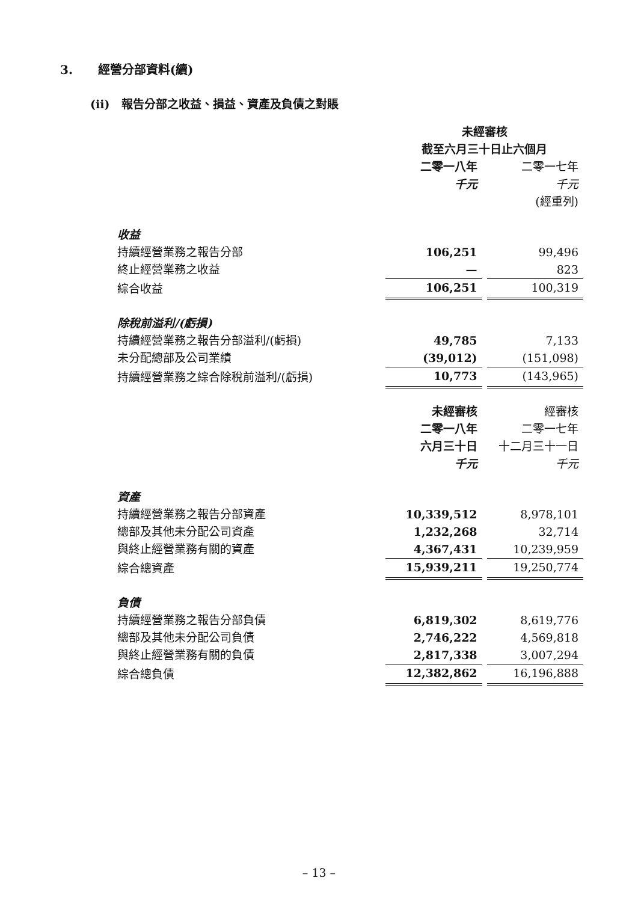3. 經營分部資料(續)
(ii) 報告分部之收益、損益、資產及負債之對賬
| | 未經審核 | | |
| | 截至六月三十日止六個月 | | |
| | 二零一八年 | | 二零一七年 |
| | 千元 | | 千元 |
| | | | (經重列) |
| 收益 | | | |
| 持續經營業務之報告分部 | 106,251 | | 99,496 |
| 終止經營業務之收益 | — | | 823 |
| 綜合收益 | 106,251 | | 100,319 |
| 除稅前溢利/(虧損) | | | |
| 持續經營業務之報告分部溢利/(虧損) | 49,785 | | 7,133 |
| 未分配總部及公司業績 | (39,012) | | (151,098) |
| 持續經營業務之綜合除稅前溢利/(虧損) | 10,773 | | (143,965) |
| | 未經審核 | | 經審核 |
| | 二零一八年 | | 二零一七年 |
| | 六月三十日 | | 十二月三十一日 |
| | 千元 | | 千元 |
| 資產 | | | |
| 持續經營業務之報告分部資產 | 10,339,512 | | 8,978,101 |
| 總部及其他未分配公司資產 | 1,232,268 | | 32,714 |
| 與終止經營業務有關的資產 | 4,367,431 | | 10,239,959 |
| 綜合總資產 | 15,939,211 | | 19,250,774 |
| 負債 | | | |
| 持續經營業務之報告分部負債 | 6,819,302 | | 8,619,776 |
| 總部及其他未分配公司負債 | 2,746,222 | | 4,569,818 |
| 與終止經營業務有關的負債 | 2,817,338 | | 3,007,294 |
| 綜合總負債 | 12,382,862 | | 16,196,888 |
– 13 –